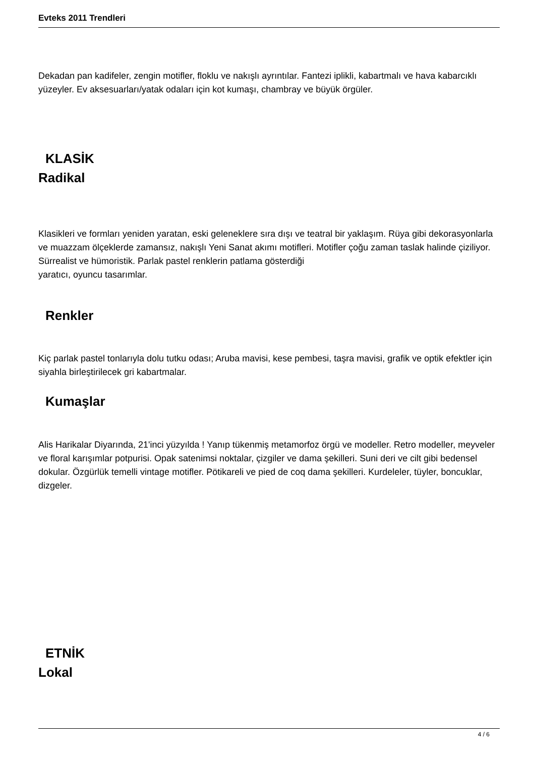Evteks 2011 Trendleri
Dekadan pan kadifeler, zengin motifler, floklu ve nakışlı ayrıntılar. Fantezi iplikli, kabartmalı ve hava kabarcıklı yüzeyler. Ev aksesuarları/yatak odaları için kot kumaşı, chambray ve büyük örgüler.
KLASİK
Radikal
Klasikleri ve formları yeniden yaratan, eski geleneklere sıra dışı ve teatral bir yaklaşım. Rüya gibi dekorasyonlarla ve muazzam ölçeklerde zamansız, nakışlı Yeni Sanat akımı motifleri. Motifler çoğu zaman taslak halinde çiziliyor. Sürrealist ve hümoristik. Parlak pastel renklerin patlama gösterdiği
yaratıcı, oyuncu tasarımlar.
Renkler
Kiç parlak pastel tonlarıyla dolu tutku odası; Aruba mavisi, kese pembesi, taşra mavisi, grafik ve optik efektler için siyahla birleştirilecek gri kabartmalar.
Kumaşlar
Alis Harikalar Diyarında, 21'inci yüzyılda ! Yanıp tükenmiş metamorfoz örgü ve modeller. Retro modeller, meyveler ve floral karışımlar potpurisi. Opak satenimsi noktalar, çizgiler ve dama şekilleri. Suni deri ve cilt gibi bedensel dokular. Özgürlük temelli vintage motifler. Pötikareli ve pied de coq dama şekilleri. Kurdeleler, tüyler, boncuklar, dizgeler.
ETNİK
Lokal
4 / 6